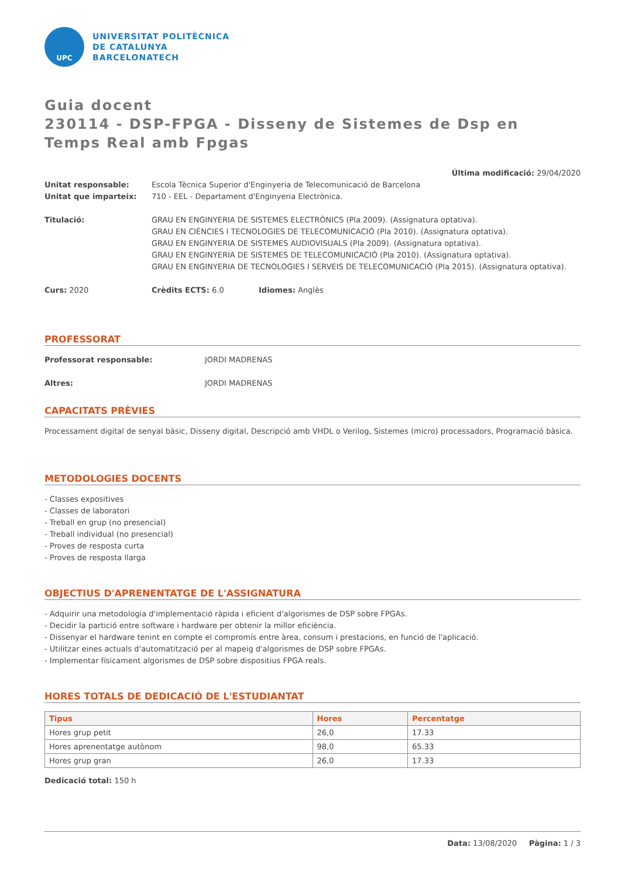UPC
UNIVERSITAT POLITÈCNICA
DE CATALUNYA
BARCELONATECH
Guia docent
230114 - DSP-FPGA - Disseny de Sistemes de Dsp en Temps Real amb Fpgas
Última modificació: 29/04/2020
Unitat responsable: Escola Tècnica Superior d'Enginyeria de Telecomunicació de Barcelona
Unitat que imparteix: 710 - EEL - Departament d'Enginyeria Electrònica.
Titulació: GRAU EN ENGINYERIA DE SISTEMES ELECTRÒNICS (Pla 2009). (Assignatura optativa).
GRAU EN CIÈNCIES I TECNOLOGIES DE TELECOMUNICACIÓ (Pla 2010). (Assignatura optativa).
GRAU EN ENGINYERIA DE SISTEMES AUDIOVISUALS (Pla 2009). (Assignatura optativa).
GRAU EN ENGINYERIA DE SISTEMES DE TELECOMUNICACIÓ (Pla 2010). (Assignatura optativa).
GRAU EN ENGINYERIA DE TECNOLOGIES I SERVEIS DE TELECOMUNICACIÓ (Pla 2015). (Assignatura optativa).
Curs: 2020 Crèdits ECTS: 6.0 Idiomes: Anglès
PROFESSORAT
Professorat responsable: JORDI MADRENAS
Altres: JORDI MADRENAS
CAPACITATS PRÈVIES
Processament digital de senyal bàsic, Disseny digital, Descripció amb VHDL o Verilog, Sistemes (micro) processadors, Programació bàsica.
METODOLOGIES DOCENTS
- Classes expositives
- Classes de laboratori
- Treball en grup (no presencial)
- Treball individual (no presencial)
- Proves de resposta curta
- Proves de resposta llarga
OBJECTIUS D'APRENENTATGE DE L'ASSIGNATURA
- Adquirir una metodologia d'implementació ràpida i eficient d'algorismes de DSP sobre FPGAs.
- Decidir la partició entre software i hardware per obtenir la millor eficiència.
- Dissenyar el hardware tenint en compte el compromís entre àrea, consum i prestacions, en funció de l'aplicació.
- Utilitzar eines actuals d'automatització per al mapeig d'algorismes de DSP sobre FPGAs.
- Implementar físicament algorismes de DSP sobre dispositius FPGA reals.
HORES TOTALS DE DEDICACIÓ DE L'ESTUDIANTAT
| Tipus | Hores | Percentatge |
| --- | --- | --- |
| Hores grup petit | 26,0 | 17.33 |
| Hores aprenentatge autònom | 98,0 | 65.33 |
| Hores grup gran | 26,0 | 17.33 |
Dedicació total: 150 h
Data: 13/08/2020 Pàgina: 1 / 3